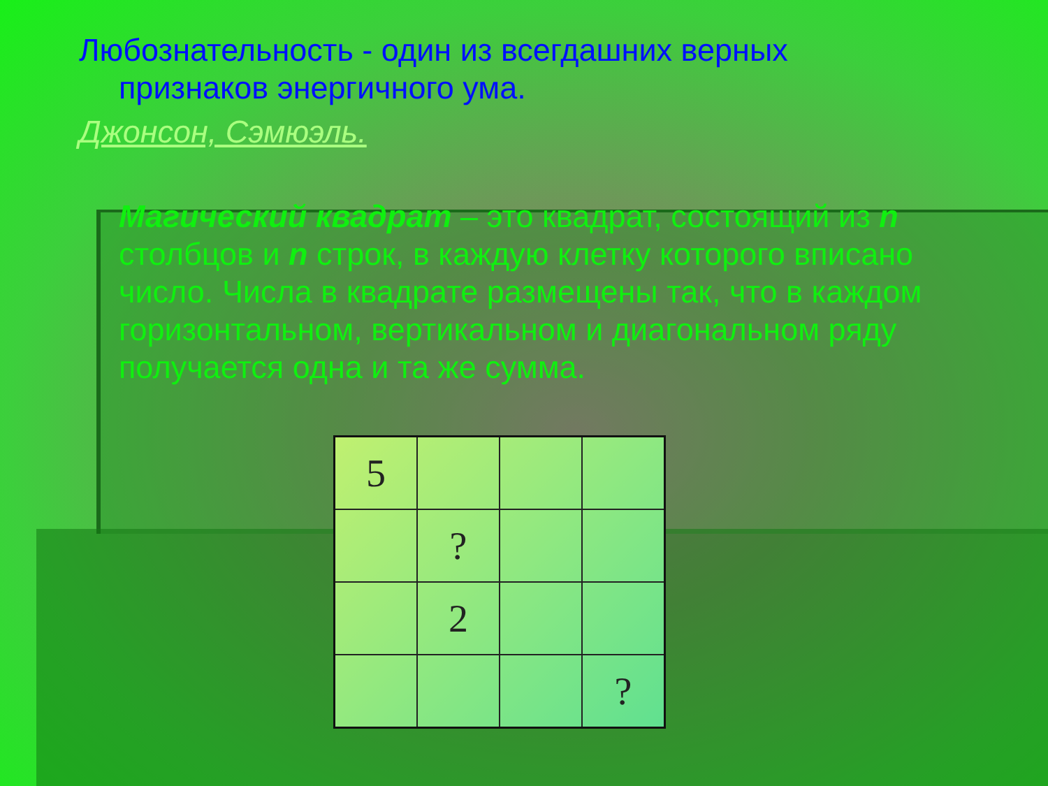Любознательность - один из всегдашних верных признаков энергичного ума.
Джонсон, Сэмюэль.
Магический квадрат – это квадрат, состоящий из n столбцов и n строк, в каждую клетку которого вписано число. Числа в квадрате размещены так, что в каждом горизонтальном, вертикальном и диагональном ряду получается одна и та же сумма.
| 5 | | | |
| | ? | | |
| | 2 | | |
| | | | ? |